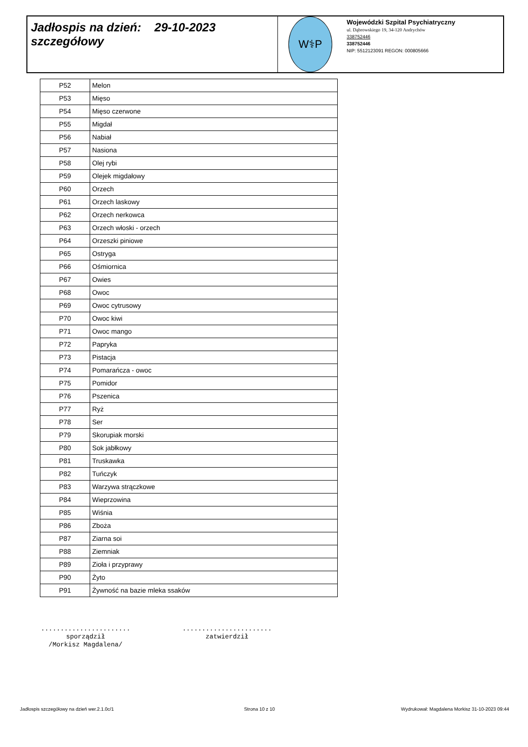Jadłospis na dzień: 29-10-2023
szczegółowy
W⚕P
Wojewódzki Szpital Psychiatryczny
ul. Dąbrowskiego 19, 34-120 Andrychów
338752446
338752446
NIP: 5512123091 REGON: 000805666
| P52 | Melon |
| P53 | Mięso |
| P54 | Mięso czerwone |
| P55 | Migdał |
| P56 | Nabiał |
| P57 | Nasiona |
| P58 | Olej rybi |
| P59 | Olejek migdałowy |
| P60 | Orzech |
| P61 | Orzech laskowy |
| P62 | Orzech nerkowca |
| P63 | Orzech włoski - orzech |
| P64 | Orzeszki piniowe |
| P65 | Ostryga |
| P66 | Ośmiornica |
| P67 | Owies |
| P68 | Owoc |
| P69 | Owoc cytrusowy |
| P70 | Owoc kiwi |
| P71 | Owoc mango |
| P72 | Papryka |
| P73 | Pistacja |
| P74 | Pomarańcza - owoc |
| P75 | Pomidor |
| P76 | Pszenica |
| P77 | Ryż |
| P78 | Ser |
| P79 | Skorupiak morski |
| P80 | Sok jabłkowy |
| P81 | Truskawka |
| P82 | Tuńczyk |
| P83 | Warzywa strączkowe |
| P84 | Wieprzowina |
| P85 | Wiśnia |
| P86 | Zboża |
| P87 | Ziarna soi |
| P88 | Ziemniak |
| P89 | Zioła i przyprawy |
| P90 | Żyto |
| P91 | Żywność na bazie mleka ssaków |
.......................
sporządził
/Morkisz Magdalena/
.......................
zatwierdził
Jadłospis szczegółowy na dzień wer.2.1.0c/1
Strona 10 z 10
Wydrukował: Magdalena Morkisz 31-10-2023 09:44